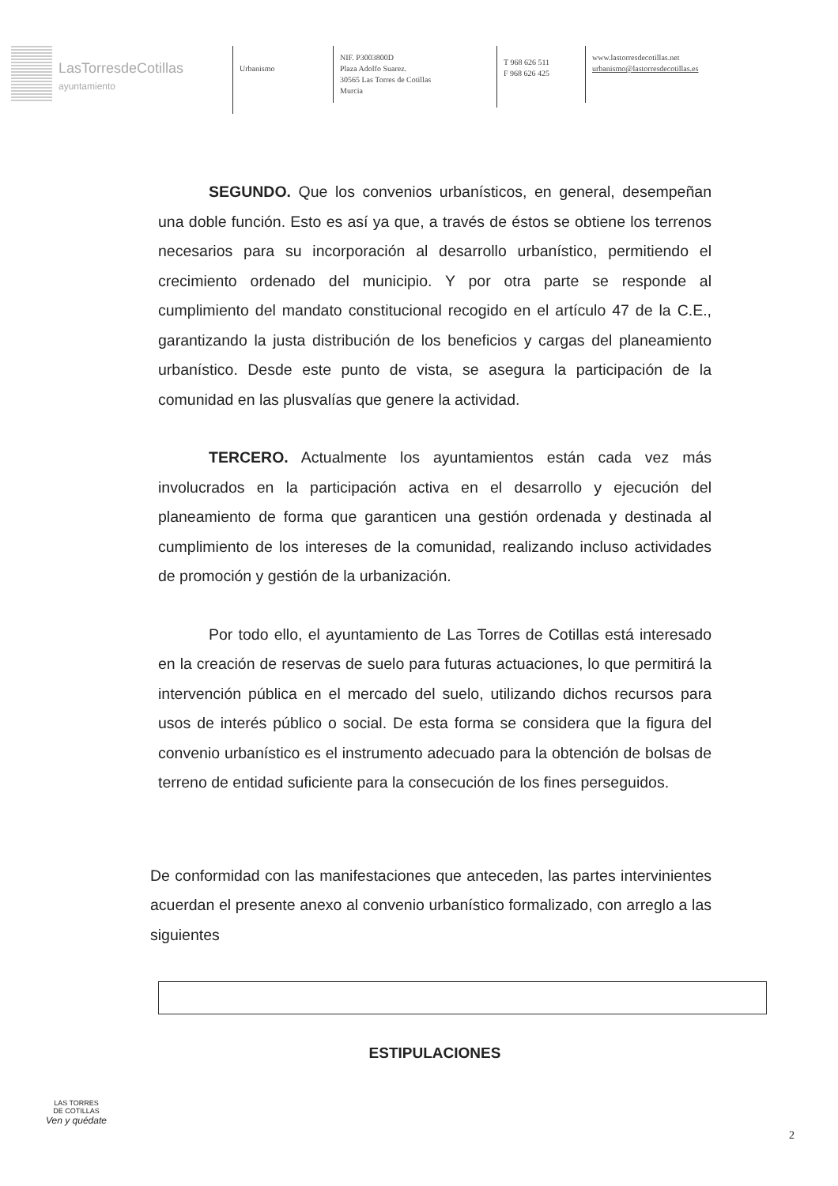LasTorresdeCotillas
ayuntamiento
Urbanismo
NIF. P3003800D
Plaza Adolfo Suarez.
30565 Las Torres de Cotillas
Murcia
T 968 626 511
F 968 626 425
www.lastorresdecotillas.net
urbanismo@lastorresdecotillas.es
SEGUNDO. Que los convenios urbanísticos, en general, desempeñan una doble función. Esto es así ya que, a través de éstos se obtiene los terrenos necesarios para su incorporación al desarrollo urbanístico, permitiendo el crecimiento ordenado del municipio. Y por otra parte se responde al cumplimiento del mandato constitucional recogido en el artículo 47 de la C.E., garantizando la justa distribución de los beneficios y cargas del planeamiento urbanístico. Desde este punto de vista, se asegura la participación de la comunidad en las plusvalías que genere la actividad.
TERCERO. Actualmente los ayuntamientos están cada vez más involucrados en la participación activa en el desarrollo y ejecución del planeamiento de forma que garanticen una gestión ordenada y destinada al cumplimiento de los intereses de la comunidad, realizando incluso actividades de promoción y gestión de la urbanización.
Por todo ello, el ayuntamiento de Las Torres de Cotillas está interesado en la creación de reservas de suelo para futuras actuaciones, lo que permitirá la intervención pública en el mercado del suelo, utilizando dichos recursos para usos de interés público o social. De esta forma se considera que la figura del convenio urbanístico es el instrumento adecuado para la obtención de bolsas de terreno de entidad suficiente para la consecución de los fines perseguidos.
De conformidad con las manifestaciones que anteceden, las partes intervinientes acuerdan el presente anexo al convenio urbanístico formalizado, con arreglo a las siguientes
ESTIPULACIONES
LAS TORRES
DE COTILLAS
Ven y quédate
2